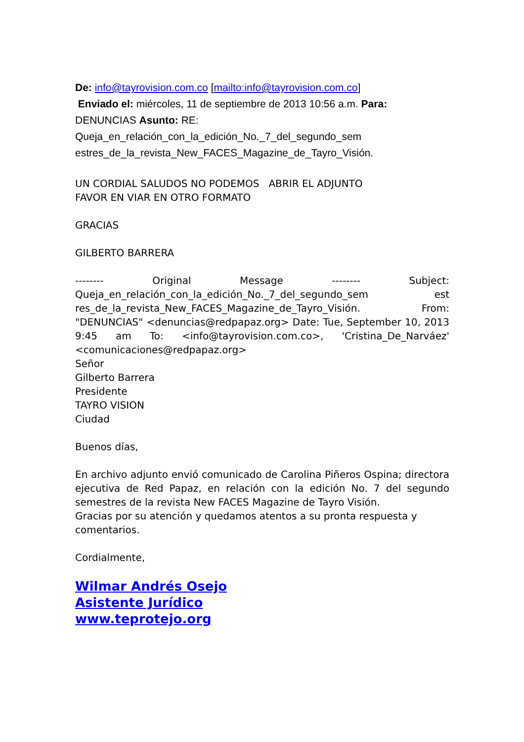De: info@tayrovision.com.co [mailto:info@tayrovision.com.co]
Enviado el: miércoles, 11 de septiembre de 2013 10:56 a.m. Para: DENUNCIAS Asunto: RE: Queja_en_relación_con_la_edición_No._7_del_segundo_sem estres_de_la_revista_New_FACES_Magazine_de_Tayro_Visión.
UN CORDIAL SALUDOS NO PODEMOS ABRIR EL ADJUNTO
FAVOR EN VIAR EN OTRO FORMATO
GRACIAS
GILBERTO BARRERA
-------- Original Message -------- Subject: Queja_en_relación_con_la_edición_No._7_del_segundo_sem est res_de_la_revista_New_FACES_Magazine_de_Tayro_Visión. From: "DENUNCIAS" <denuncias@redpapaz.org> Date: Tue, September 10, 2013 9:45 am To: <info@tayrovision.com.co>, 'Cristina_De_Narváez' <comunicaciones@redpapaz.org>
Señor
Gilberto Barrera
Presidente
TAYRO VISION
Ciudad
Buenos días,
En archivo adjunto envió comunicado de Carolina Piñeros Ospina; directora ejecutiva de Red Papaz, en relación con la edición No. 7 del segundo semestres de la revista New FACES Magazine de Tayro Visión.
Gracias por su atención y quedamos atentos a su pronta respuesta y comentarios.
Cordialmente,
Wilmar Andrés Osejo
Asistente Jurídico
www.teprotejo.org